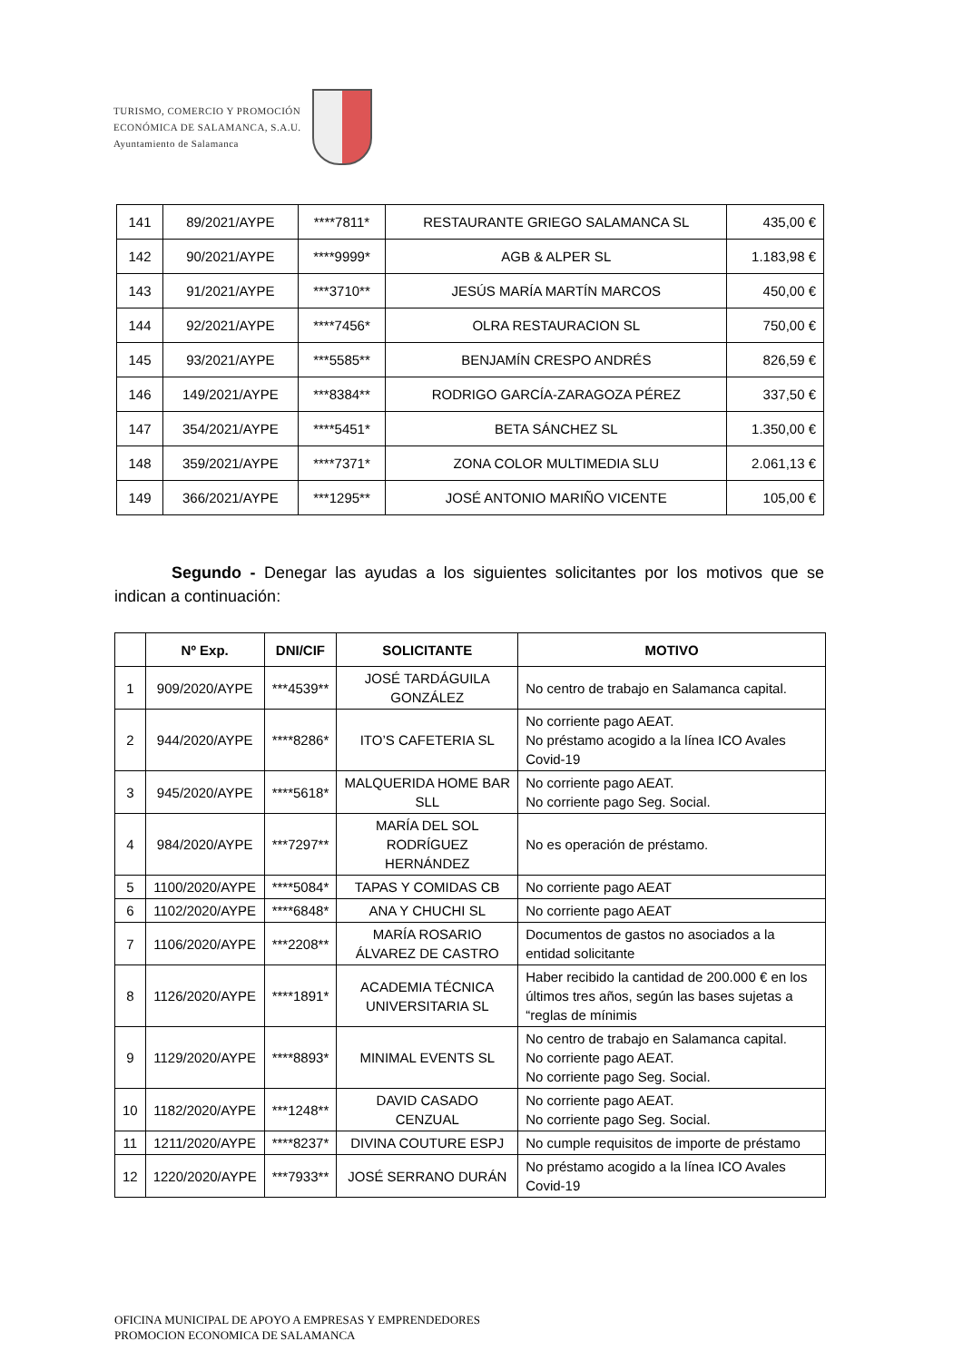TURISMO, COMERCIO Y PROMOCIÓN
ECONÓMICA DE SALAMANCA, S.A.U.
Ayuntamiento de Salamanca
| 141 | 89/2021/AYPE | ****7811* | RESTAURANTE GRIEGO SALAMANCA SL | 435,00 € |
| 142 | 90/2021/AYPE | ****9999* | AGB & ALPER SL | 1.183,98 € |
| 143 | 91/2021/AYPE | ***3710** | JESÚS MARÍA MARTÍN MARCOS | 450,00 € |
| 144 | 92/2021/AYPE | ****7456* | OLRA RESTAURACION SL | 750,00 € |
| 145 | 93/2021/AYPE | ***5585** | BENJAMÍN CRESPO ANDRÉS | 826,59 € |
| 146 | 149/2021/AYPE | ***8384** | RODRIGO GARCÍA-ZARAGOZA PÉREZ | 337,50 € |
| 147 | 354/2021/AYPE | ****5451* | BETA SÁNCHEZ SL | 1.350,00 € |
| 148 | 359/2021/AYPE | ****7371* | ZONA COLOR MULTIMEDIA SLU | 2.061,13 € |
| 149 | 366/2021/AYPE | ***1295** | JOSÉ ANTONIO MARIÑO VICENTE | 105,00 € |
Segundo - Denegar las ayudas a los siguientes solicitantes por los motivos que se indican a continuación:
| | Nº Exp. | DNI/CIF | SOLICITANTE | MOTIVO |
| --- | --- | --- | --- | --- |
| 1 | 909/2020/AYPE | ***4539** | JOSÉ TARDÁGUILA GONZÁLEZ | No centro de trabajo en Salamanca capital. |
| 2 | 944/2020/AYPE | ****8286* | ITO’S CAFETERIA SL | No corriente pago AEAT. No préstamo acogido a la línea ICO Avales Covid-19 |
| 3 | 945/2020/AYPE | ****5618* | MALQUERIDA HOME BAR SLL | No corriente pago AEAT. No corriente pago Seg. Social. |
| 4 | 984/2020/AYPE | ***7297** | MARÍA DEL SOL RODRÍGUEZ HERNÁNDEZ | No es operación de préstamo. |
| 5 | 1100/2020/AYPE | ****5084* | TAPAS Y COMIDAS CB | No corriente pago AEAT |
| 6 | 1102/2020/AYPE | ****6848* | ANA Y CHUCHI SL | No corriente pago AEAT |
| 7 | 1106/2020/AYPE | ***2208** | MARÍA ROSARIO ÁLVAREZ DE CASTRO | Documentos de gastos no asociados a la entidad solicitante |
| 8 | 1126/2020/AYPE | ****1891* | ACADEMIA TÉCNICA UNIVERSITARIA SL | Haber recibido la cantidad de 200.000 € en los últimos tres años, según las bases sujetas a “reglas de mínimis |
| 9 | 1129/2020/AYPE | ****8893* | MINIMAL EVENTS SL | No centro de trabajo en Salamanca capital. No corriente pago AEAT. No corriente pago Seg. Social. |
| 10 | 1182/2020/AYPE | ***1248** | DAVID CASADO CENZUAL | No corriente pago AEAT. No corriente pago Seg. Social. |
| 11 | 1211/2020/AYPE | ****8237* | DIVINA COUTURE ESPJ | No cumple requisitos de importe de préstamo |
| 12 | 1220/2020/AYPE | ***7933** | JOSÉ SERRANO DURÁN | No préstamo acogido a la línea ICO Avales Covid-19 |
OFICINA MUNICIPAL DE APOYO A EMPRESAS Y EMPRENDEDORES
PROMOCION ECONOMICA DE SALAMANCA